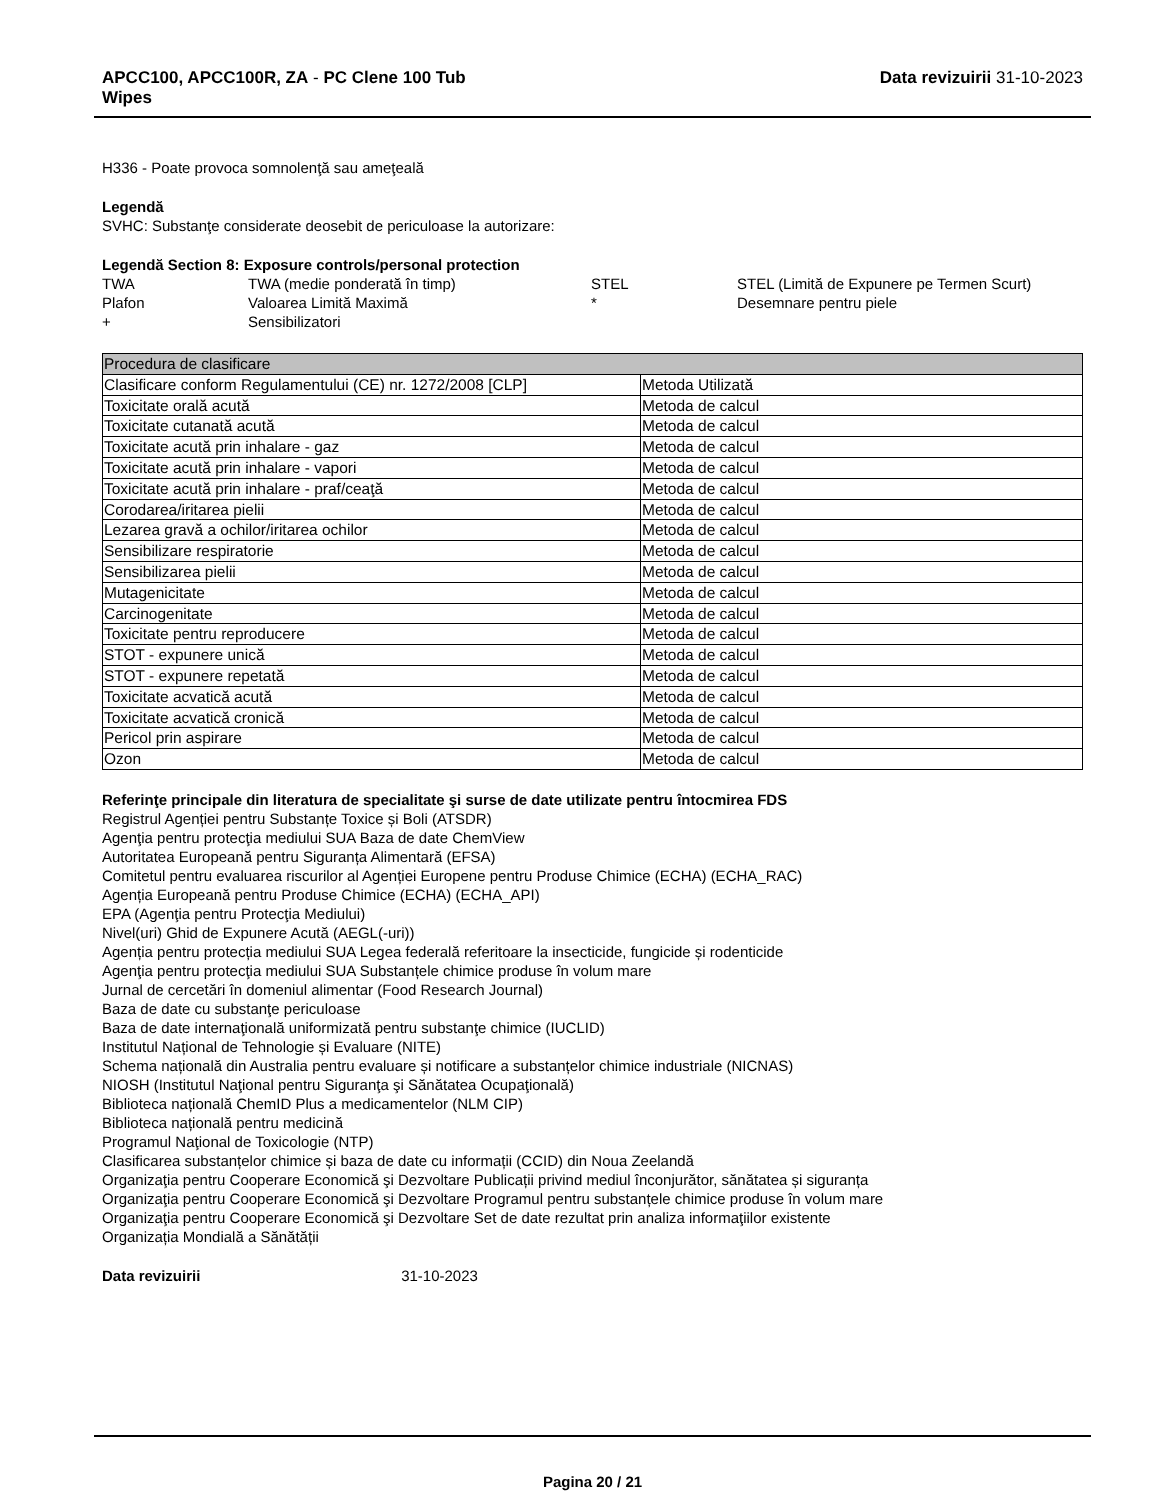APCC100, APCC100R, ZA - PC Clene 100 Tub
Wipes
Data revizuirii 31-10-2023
H336 - Poate provoca somnolenţă sau ameţeală
Legendă
SVHC: Substanţe considerate deosebit de periculoase la autorizare:
Legendă Section 8: Exposure controls/personal protection
| TWA | TWA (medie ponderată în timp) | STEL | STEL (Limită de Expunere pe Termen Scurt) |
| Plafon | Valoarea Limită Maximă | * | Desemnare pentru piele |
| + | Sensibilizatori | | |
| Procedura de clasificare | |
| --- | --- |
| Clasificare conform Regulamentului (CE) nr. 1272/2008 [CLP] | Metoda Utilizată |
| Toxicitate orală acută | Metoda de calcul |
| Toxicitate cutanată acută | Metoda de calcul |
| Toxicitate acută prin inhalare - gaz | Metoda de calcul |
| Toxicitate acută prin inhalare - vapori | Metoda de calcul |
| Toxicitate acută prin inhalare - praf/ceaţă | Metoda de calcul |
| Corodarea/iritarea pielii | Metoda de calcul |
| Lezarea gravă a ochilor/iritarea ochilor | Metoda de calcul |
| Sensibilizare respiratorie | Metoda de calcul |
| Sensibilizarea pielii | Metoda de calcul |
| Mutagenicitate | Metoda de calcul |
| Carcinogenitate | Metoda de calcul |
| Toxicitate pentru reproducere | Metoda de calcul |
| STOT - expunere unică | Metoda de calcul |
| STOT - expunere repetată | Metoda de calcul |
| Toxicitate acvatică acută | Metoda de calcul |
| Toxicitate acvatică cronică | Metoda de calcul |
| Pericol prin aspirare | Metoda de calcul |
| Ozon | Metoda de calcul |
Referinţe principale din literatura de specialitate şi surse de date utilizate pentru întocmirea FDS
Registrul Agenției pentru Substanțe Toxice și Boli (ATSDR)
Agenţia pentru protecţia mediului SUA Baza de date ChemView
Autoritatea Europeană pentru Siguranța Alimentară (EFSA)
Comitetul pentru evaluarea riscurilor al Agenției Europene pentru Produse Chimice (ECHA) (ECHA_RAC)
Agenția Europeană pentru Produse Chimice (ECHA) (ECHA_API)
EPA (Agenţia pentru Protecţia Mediului)
Nivel(uri) Ghid de Expunere Acută (AEGL(-uri))
Agenția pentru protecția mediului SUA Legea federală referitoare la insecticide, fungicide și rodenticide
Agenţia pentru protecţia mediului SUA Substanțele chimice produse în volum mare
Jurnal de cercetări în domeniul alimentar (Food Research Journal)
Baza de date cu substanţe periculoase
Baza de date internaţională uniformizată pentru substanţe chimice (IUCLID)
Institutul Național de Tehnologie și Evaluare (NITE)
Schema națională din Australia pentru evaluare și notificare a substanțelor chimice industriale (NICNAS)
NIOSH (Institutul Naţional pentru Siguranţa şi Sănătatea Ocupaţională)
Biblioteca națională ChemID Plus a medicamentelor (NLM CIP)
Biblioteca națională pentru medicină
Programul Naţional de Toxicologie (NTP)
Clasificarea substanțelor chimice și baza de date cu informații (CCID) din Noua Zeelandă
Organizaţia pentru Cooperare Economică şi Dezvoltare Publicații privind mediul înconjurător, sănătatea și siguranța
Organizaţia pentru Cooperare Economică şi Dezvoltare Programul pentru substanțele chimice produse în volum mare
Organizaţia pentru Cooperare Economică şi Dezvoltare Set de date rezultat prin analiza informaţiilor existente
Organizația Mondială a Sănătății
Data revizuirii 31-10-2023
Pagina 20 / 21